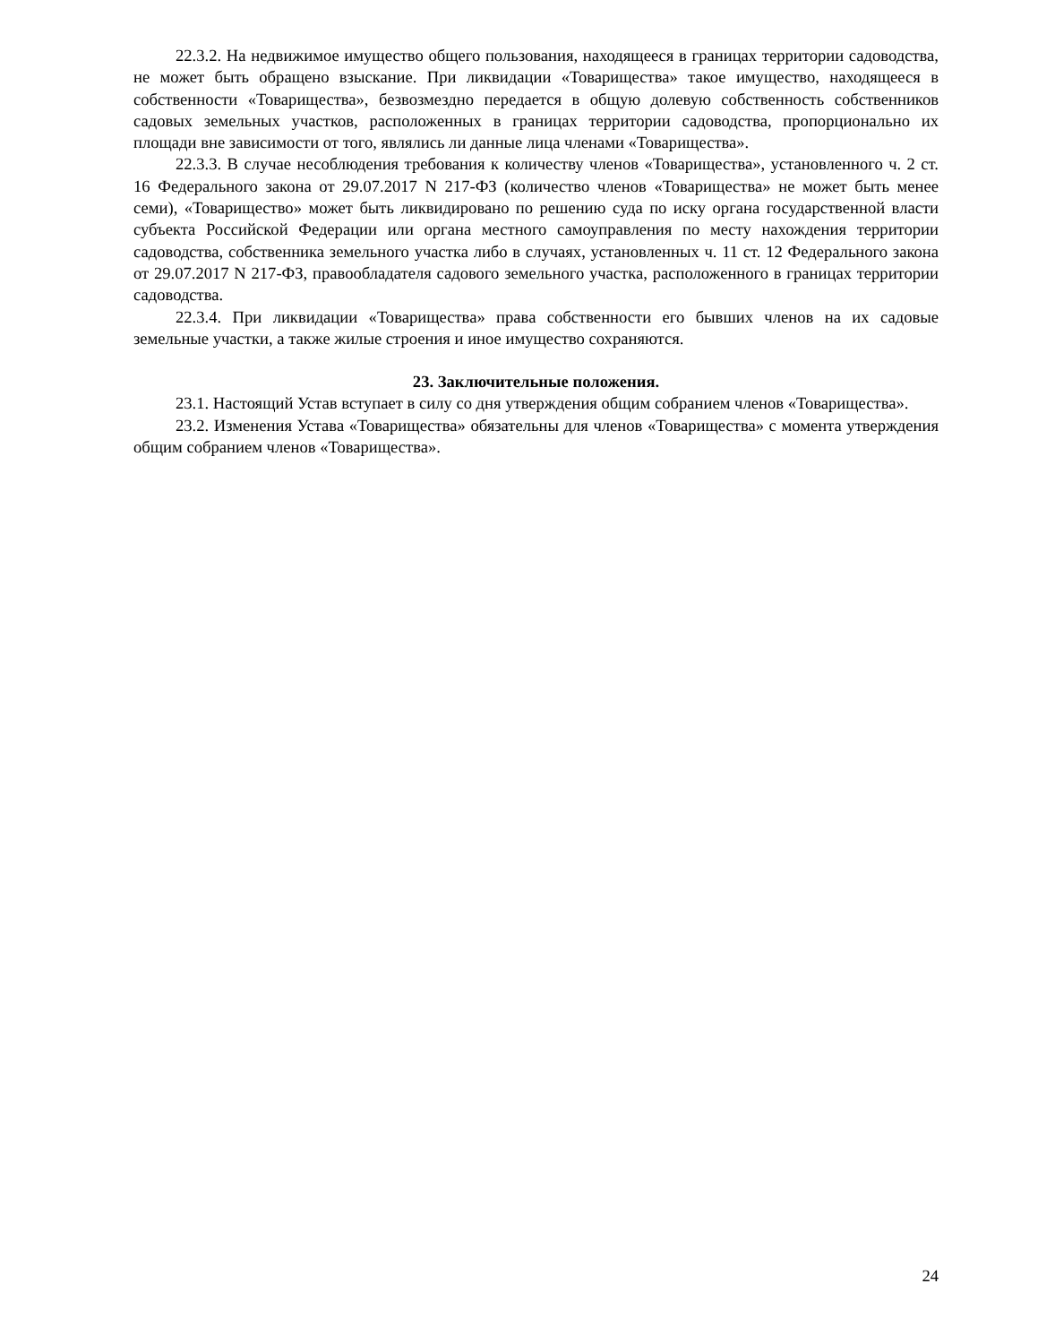22.3.2. На недвижимое имущество общего пользования, находящееся в границах территории садоводства, не может быть обращено взыскание. При ликвидации «Товарищества» такое имущество, находящееся в собственности «Товарищества», безвозмездно передается в общую долевую собственность собственников садовых земельных участков, расположенных в границах территории садоводства, пропорционально их площади вне зависимости от того, являлись ли данные лица членами «Товарищества».
22.3.3. В случае несоблюдения требования к количеству членов «Товарищества», установленного ч. 2 ст. 16 Федерального закона от 29.07.2017 N 217-ФЗ (количество членов «Товарищества» не может быть менее семи), «Товарищество» может быть ликвидировано по решению суда по иску органа государственной власти субъекта Российской Федерации или органа местного самоуправления по месту нахождения территории садоводства, собственника земельного участка либо в случаях, установленных ч. 11 ст. 12 Федерального закона от 29.07.2017 N 217-ФЗ, правообладателя садового земельного участка, расположенного в границах территории садоводства.
22.3.4. При ликвидации «Товарищества» права собственности его бывших членов на их садовые земельные участки, а также жилые строения и иное имущество сохраняются.
23. Заключительные положения.
23.1. Настоящий Устав вступает в силу со дня утверждения общим собранием членов «Товарищества».
23.2. Изменения Устава «Товарищества» обязательны для членов «Товарищества» с момента утверждения общим собранием членов «Товарищества».
24